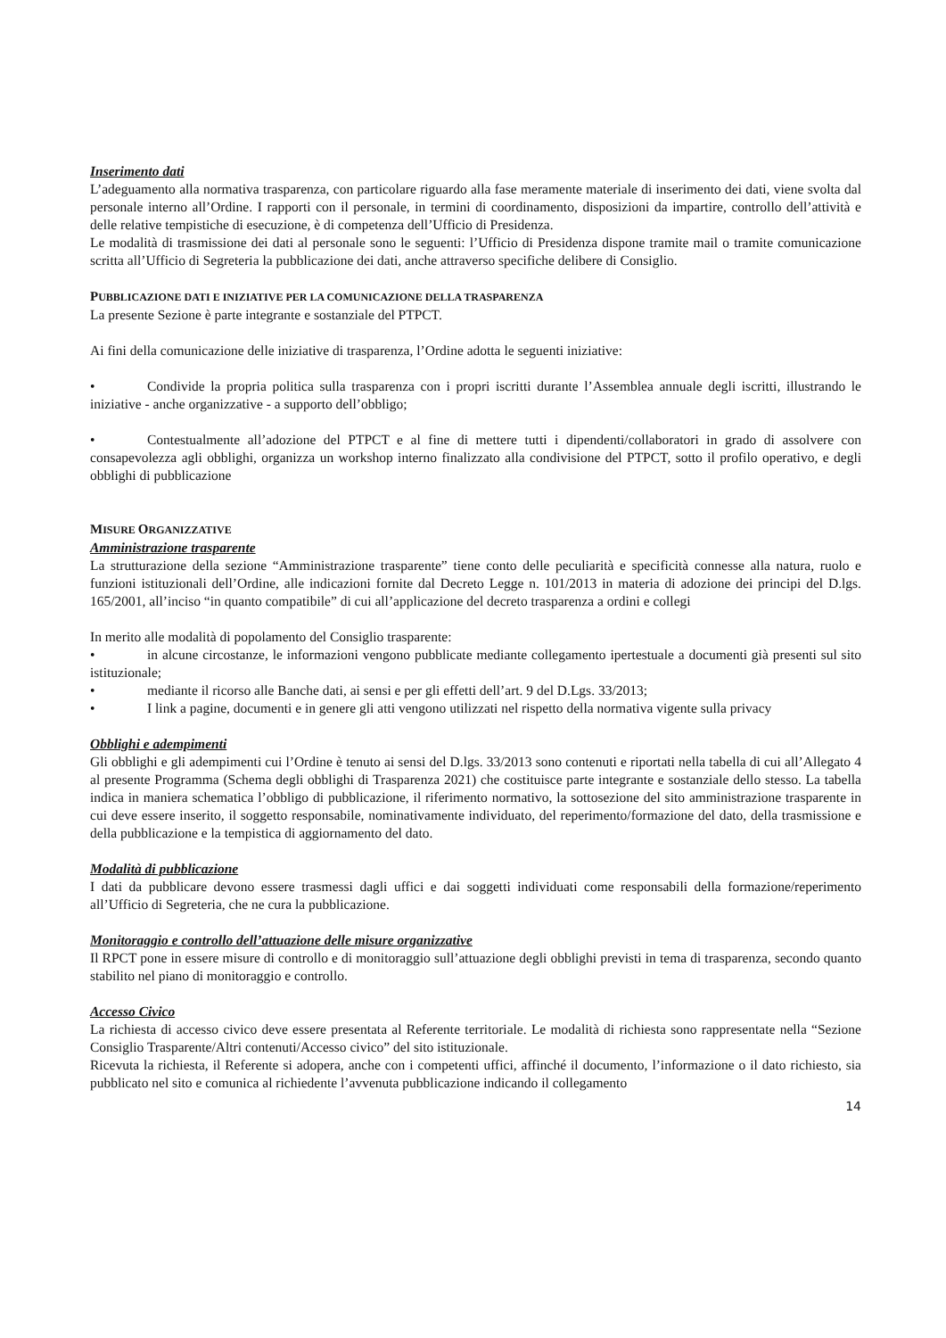Inserimento dati
L’adeguamento alla normativa trasparenza, con particolare riguardo alla fase meramente materiale di inserimento dei dati, viene svolta dal personale interno all’Ordine. I rapporti con il personale, in termini di coordinamento, disposizioni da impartire, controllo dell’attività e delle relative tempistiche di esecuzione, è di competenza dell’Ufficio di Presidenza.
Le modalità di trasmissione dei dati al personale sono le seguenti: l’Ufficio di Presidenza dispone tramite mail o tramite comunicazione scritta all’Ufficio di Segreteria la pubblicazione dei dati, anche attraverso specifiche delibere di Consiglio.
PUBBLICAZIONE DATI E INIZIATIVE PER LA COMUNICAZIONE DELLA TRASPARENZA
La presente Sezione è parte integrante e sostanziale del PTPCT.
Ai fini della comunicazione delle iniziative di trasparenza, l’Ordine adotta le seguenti iniziative:
• Condivide la propria politica sulla trasparenza con i propri iscritti durante l’Assemblea annuale degli iscritti, illustrando le iniziative - anche organizzative - a supporto dell’obbligo;
• Contestualmente all’adozione del PTPCT e al fine di mettere tutti i dipendenti/collaboratori in grado di assolvere con consapevolezza agli obblighi, organizza un workshop interno finalizzato alla condivisione del PTPCT, sotto il profilo operativo, e degli obblighi di pubblicazione
MISURE ORGANIZZATIVE
Amministrazione trasparente
La strutturazione della sezione “Amministrazione trasparente” tiene conto delle peculiarità e specificità connesse alla natura, ruolo e funzioni istituzionali dell’Ordine, alle indicazioni fornite dal Decreto Legge n. 101/2013 in materia di adozione dei principi del D.lgs. 165/2001, all’inciso “in quanto compatibile” di cui all’applicazione del decreto trasparenza a ordini e collegi
In merito alle modalità di popolamento del Consiglio trasparente:
• in alcune circostanze, le informazioni vengono pubblicate mediante collegamento ipertestuale a documenti già presenti sul sito istituzionale;
• mediante il ricorso alle Banche dati, ai sensi e per gli effetti dell’art. 9 del D.Lgs. 33/2013;
• I link a pagine, documenti e in genere gli atti vengono utilizzati nel rispetto della normativa vigente sulla privacy
Obblighi e adempimenti
Gli obblighi e gli adempimenti cui l’Ordine è tenuto ai sensi del D.lgs. 33/2013 sono contenuti e riportati nella tabella di cui all’Allegato 4 al presente Programma (Schema degli obblighi di Trasparenza 2021) che costituisce parte integrante e sostanziale dello stesso. La tabella indica in maniera schematica l’obbligo di pubblicazione, il riferimento normativo, la sottosezione del sito amministrazione trasparente in cui deve essere inserito, il soggetto responsabile, nominativamente individuato, del reperimento/formazione del dato, della trasmissione e della pubblicazione e la tempistica di aggiornamento del dato.
Modalità di pubblicazione
I dati da pubblicare devono essere trasmessi dagli uffici e dai soggetti individuati come responsabili della formazione/reperimento all’Ufficio di Segreteria, che ne cura la pubblicazione.
Monitoraggio e controllo dell’attuazione delle misure organizzative
Il RPCT pone in essere misure di controllo e di monitoraggio sull’attuazione degli obblighi previsti in tema di trasparenza, secondo quanto stabilito nel piano di monitoraggio e controllo.
Accesso Civico
La richiesta di accesso civico deve essere presentata al Referente territoriale. Le modalità di richiesta sono rappresentate nella “Sezione Consiglio Trasparente/Altri contenuti/Accesso civico” del sito istituzionale.
Ricevuta la richiesta, il Referente si adopera, anche con i competenti uffici, affinché il documento, l’informazione o il dato richiesto, sia pubblicato nel sito e comunica al richiedente l’avvenuta pubblicazione indicando il collegamento
14